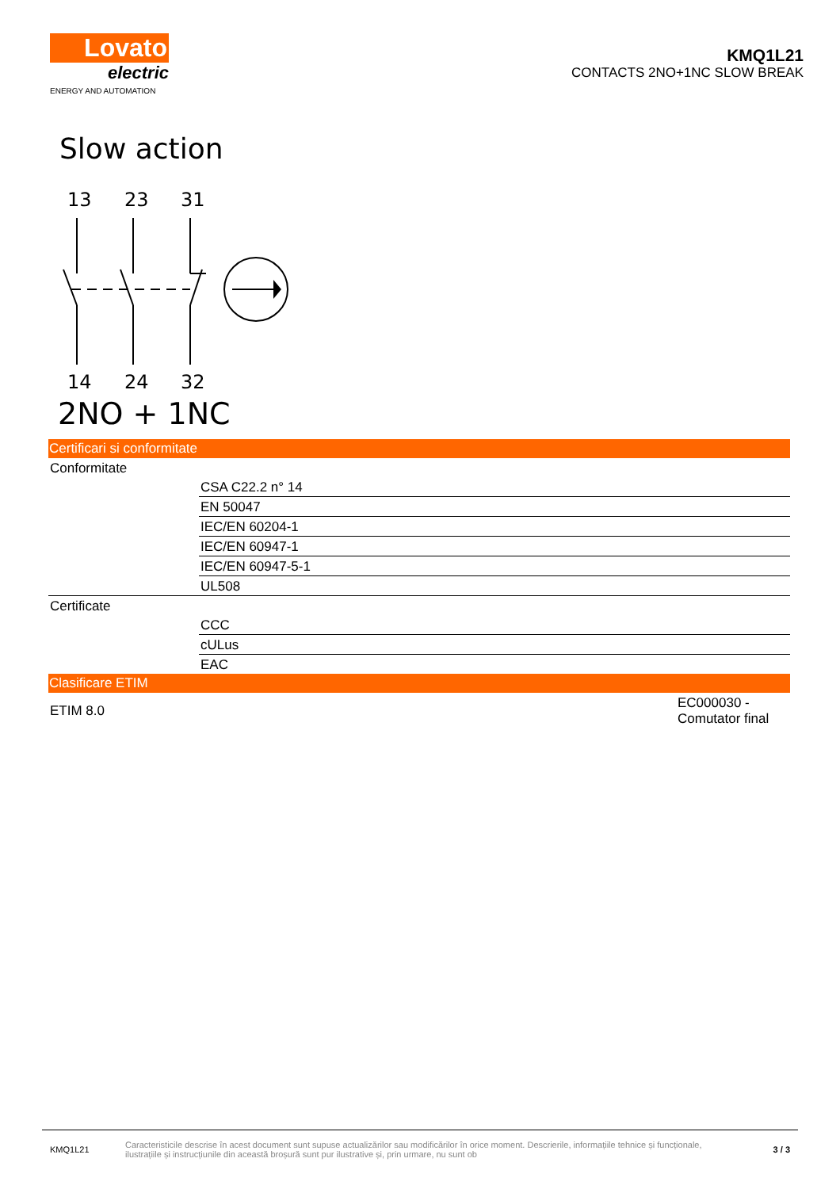Lovato
electric
ENERGY AND AUTOMATION
KMQ1L21
CONTACTS 2NO+1NC SLOW BREAK
Slow action
13
23
31
14
24
32
2NO + 1NC
Certificari si conformitate
| Conformitate | |
| | CSA C22.2 n° 14 |
| | EN 50047 |
| | IEC/EN 60204-1 |
| | IEC/EN 60947-1 |
| | IEC/EN 60947-5-1 |
| | UL508 |
| Certificate | |
| | CCC |
| | cULus |
| | EAC |
Clasificare ETIM
| ETIM 8.0 | EC000030 - Comutator final |
KMQ1L21
Caracteristicile descrise în acest document sunt supuse actualizărilor sau modificărilor în orice moment. Descrierile, informațiile tehnice și funcționale, ilustrațiile și instrucțiunile din această broșură sunt pur ilustrative și, prin urmare, nu sunt ob
3 / 3